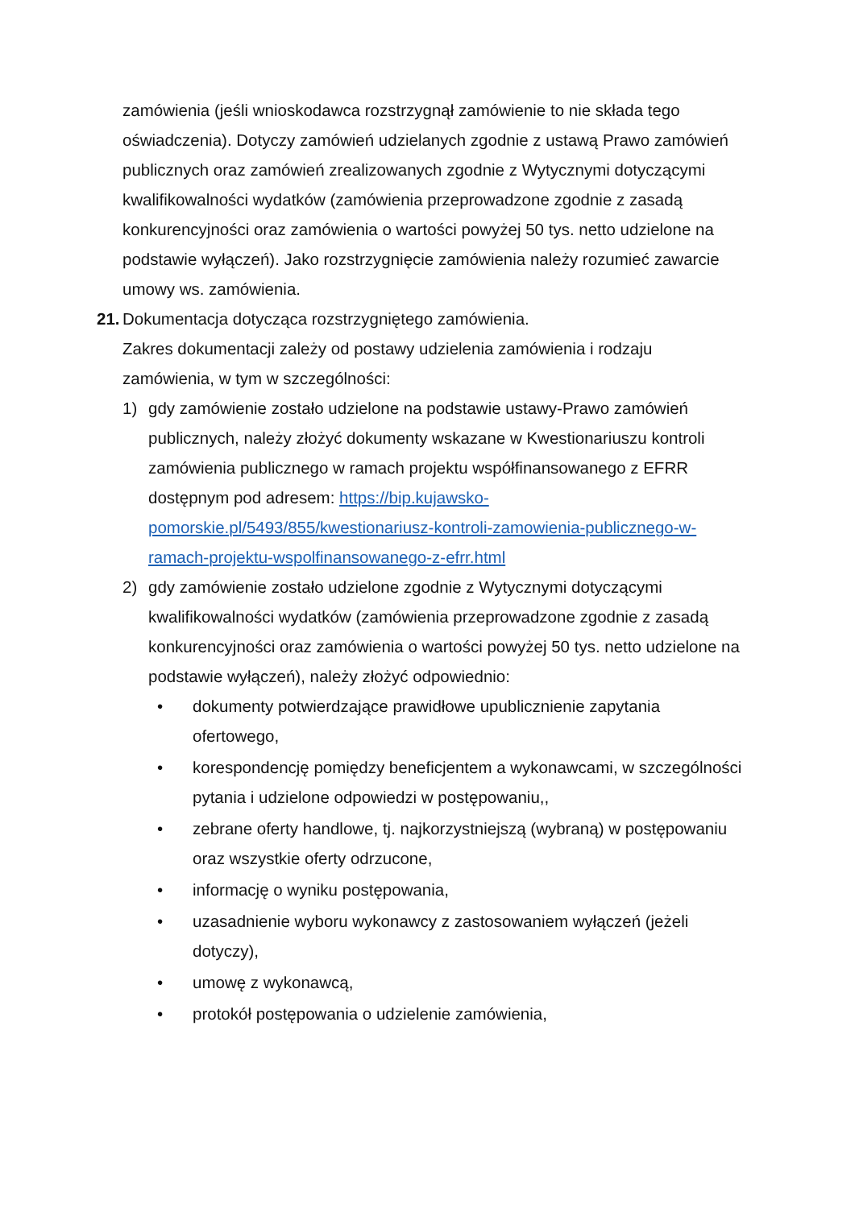zamówienia (jeśli wnioskodawca rozstrzygnął zamówienie to nie składa tego oświadczenia). Dotyczy zamówień udzielanych zgodnie z ustawą Prawo zamówień publicznych oraz zamówień zrealizowanych zgodnie z Wytycznymi dotyczącymi kwalifikowalności wydatków (zamówienia przeprowadzone zgodnie z zasadą konkurencyjności oraz zamówienia o wartości powyżej 50 tys. netto udzielone na podstawie wyłączeń). Jako rozstrzygnięcie zamówienia należy rozumieć zawarcie umowy ws. zamówienia.
21. Dokumentacja dotycząca rozstrzygniętego zamówienia.
Zakres dokumentacji zależy od postawy udzielenia zamówienia i rodzaju zamówienia, w tym w szczególności:
1) gdy zamówienie zostało udzielone na podstawie ustawy-Prawo zamówień publicznych, należy złożyć dokumenty wskazane w Kwestionariuszu kontroli zamówienia publicznego w ramach projektu współfinansowanego z EFRR dostępnym pod adresem: https://bip.kujawsko-pomorskie.pl/5493/855/kwestionariusz-kontroli-zamowienia-publicznego-w-ramach-projektu-wspolfinansowanego-z-efrr.html
2) gdy zamówienie zostało udzielone zgodnie z Wytycznymi dotyczącymi kwalifikowalności wydatków (zamówienia przeprowadzone zgodnie z zasadą konkurencyjności oraz zamówienia o wartości powyżej 50 tys. netto udzielone na podstawie wyłączeń), należy złożyć odpowiednio:
• dokumenty potwierdzające prawidłowe upublicznienie zapytania ofertowego,
• korespondencję pomiędzy beneficjentem a wykonawcami, w szczególności pytania i udzielone odpowiedzi w postępowaniu,,
• zebrane oferty handlowe, tj. najkorzystniejszą (wybraną) w postępowaniu oraz wszystkie oferty odrzucone,
• informację o wyniku postępowania,
• uzasadnienie wyboru wykonawcy z zastosowaniem wyłączeń (jeżeli dotyczy),
• umowę z wykonawcą,
• protokół postępowania o udzielenie zamówienia,